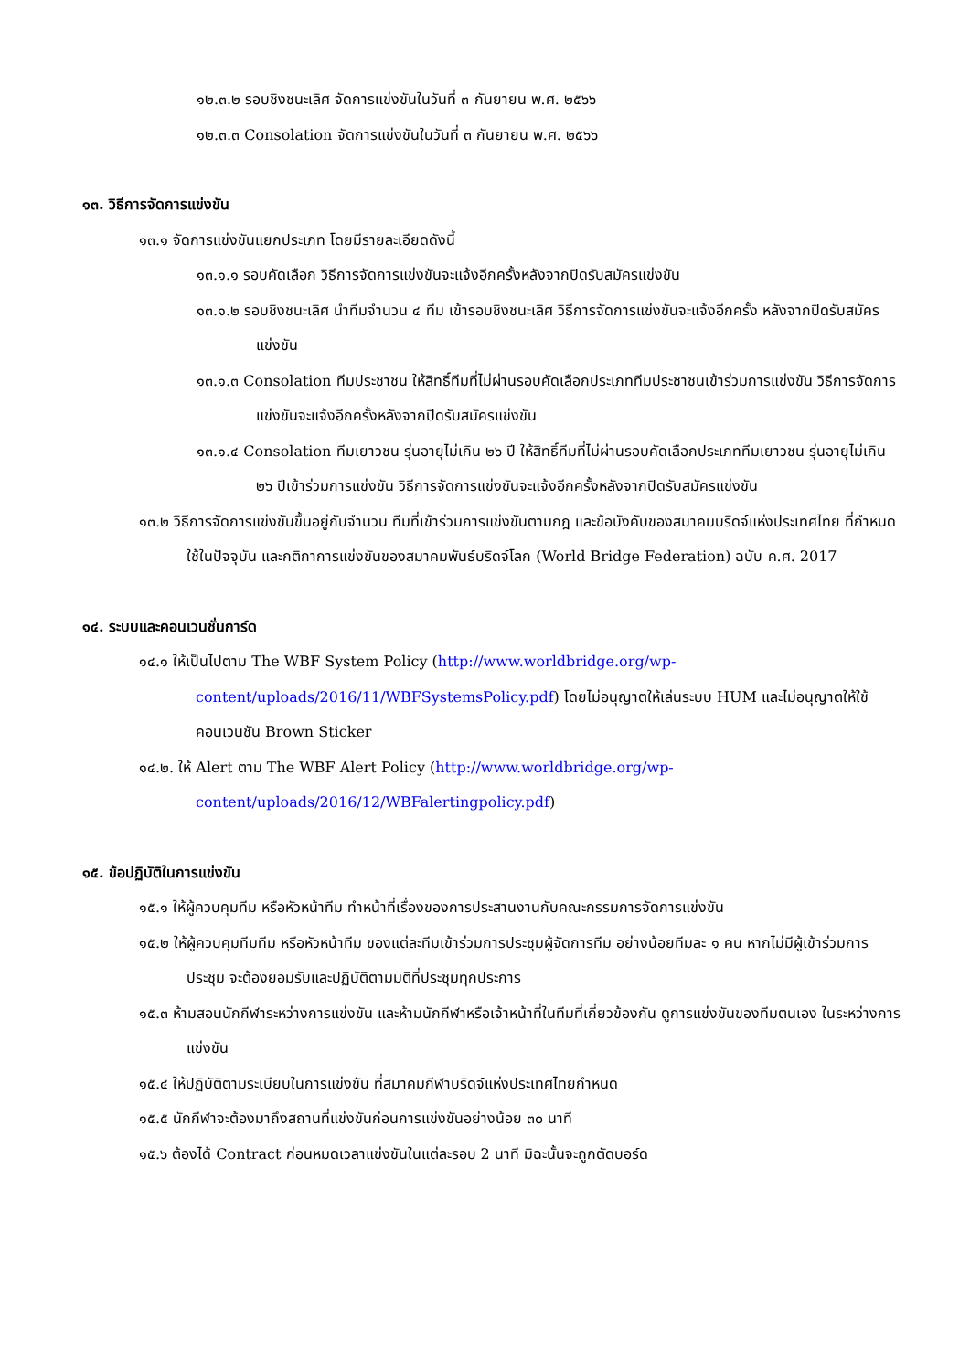๑๒.๓.๒ รอบชิงชนะเลิศ จัดการแข่งขันในวันที่ ๓ กันยายน พ.ศ. ๒๕๖๖
๑๒.๓.๓ Consolation จัดการแข่งขันในวันที่ ๓ กันยายน พ.ศ. ๒๕๖๖
๑๓. วิธีการจัดการแข่งขัน
๑๓.๑ จัดการแข่งขันแยกประเภท โดยมีรายละเอียดดังนี้
๑๓.๑.๑ รอบคัดเลือก วิธีการจัดการแข่งขันจะแจ้งอีกครั้งหลังจากปิดรับสมัครแข่งขัน
๑๓.๑.๒ รอบชิงชนะเลิศ นำทีมจำนวน ๔ ทีม เข้ารอบชิงชนะเลิศ วิธีการจัดการแข่งขันจะแจ้งอีกครั้ง หลังจากปิดรับสมัครแข่งขัน
๑๓.๑.๓ Consolation ทีมประชาชน ให้สิทธิ์ทีมที่ไม่ผ่านรอบคัดเลือกประเภททีมประชาชนเข้าร่วมการแข่งขัน วิธีการจัดการแข่งขันจะแจ้งอีกครั้งหลังจากปิดรับสมัครแข่งขัน
๑๓.๑.๔ Consolation ทีมเยาวชน รุ่นอายุไม่เกิน ๒๖ ปี ให้สิทธิ์ทีมที่ไม่ผ่านรอบคัดเลือกประเภททีมเยาวชน รุ่นอายุไม่เกิน ๒๖ ปีเข้าร่วมการแข่งขัน วิธีการจัดการแข่งขันจะแจ้งอีกครั้งหลังจากปิดรับสมัครแข่งขัน
๑๓.๒ วิธีการจัดการแข่งขันขึ้นอยู่กับจำนวน ทีมที่เข้าร่วมการแข่งขันตามกฎ และข้อบังคับของสมาคมบริดจ์แห่งประเทศไทย ที่กำหนดใช้ในปัจจุบัน และกติกาการแข่งขันของสมาคมพันธ์บริดจ์โลก (World Bridge Federation) ฉบับ ค.ศ. 2017
๑๔. ระบบและคอนเวนชั่นการ์ด
๑๔.๑ ให้เป็นไปตาม The WBF System Policy (http://www.worldbridge.org/wp-content/uploads/2016/11/WBFSystemsPolicy.pdf) โดยไม่อนุญาตให้เล่นระบบ HUM และไม่อนุญาตให้ใช้คอนเวนชัน Brown Sticker
๑๔.๒. ให้ Alert ตาม The WBF Alert Policy (http://www.worldbridge.org/wp-content/uploads/2016/12/WBFalertingpolicy.pdf)
๑๕. ข้อปฏิบัติในการแข่งขัน
๑๕.๑ ให้ผู้ควบคุมทีม หรือหัวหน้าทีม ทำหน้าที่เรื่องของการประสานงานกับคณะกรรมการจัดการแข่งขัน
๑๕.๒ ให้ผู้ควบคุมทีมทีม หรือหัวหน้าทีม ของแต่ละทีมเข้าร่วมการประชุมผู้จัดการทีม อย่างน้อยทีมละ ๑ คน หากไม่มีผู้เข้าร่วมการประชุม จะต้องยอมรับและปฏิบัติตามมติที่ประชุมทุกประการ
๑๕.๓ ห้ามสอนนักกีฬาระหว่างการแข่งขัน และห้ามนักกีฬาหรือเจ้าหน้าที่ในทีมที่เกี่ยวข้องกัน ดูการแข่งขันของทีมตนเอง ในระหว่างการแข่งขัน
๑๕.๔ ให้ปฏิบัติตามระเบียบในการแข่งขัน ที่สมาคมกีฬาบริดจ์แห่งประเทศไทยกำหนด
๑๕.๕ นักกีฬาจะต้องมาถึงสถานที่แข่งขันก่อนการแข่งขันอย่างน้อย ๓๐ นาที
๑๕.๖ ต้องได้ Contract ก่อนหมดเวลาแข่งขันในแต่ละรอบ 2 นาที มิฉะนั้นจะถูกตัดบอร์ด